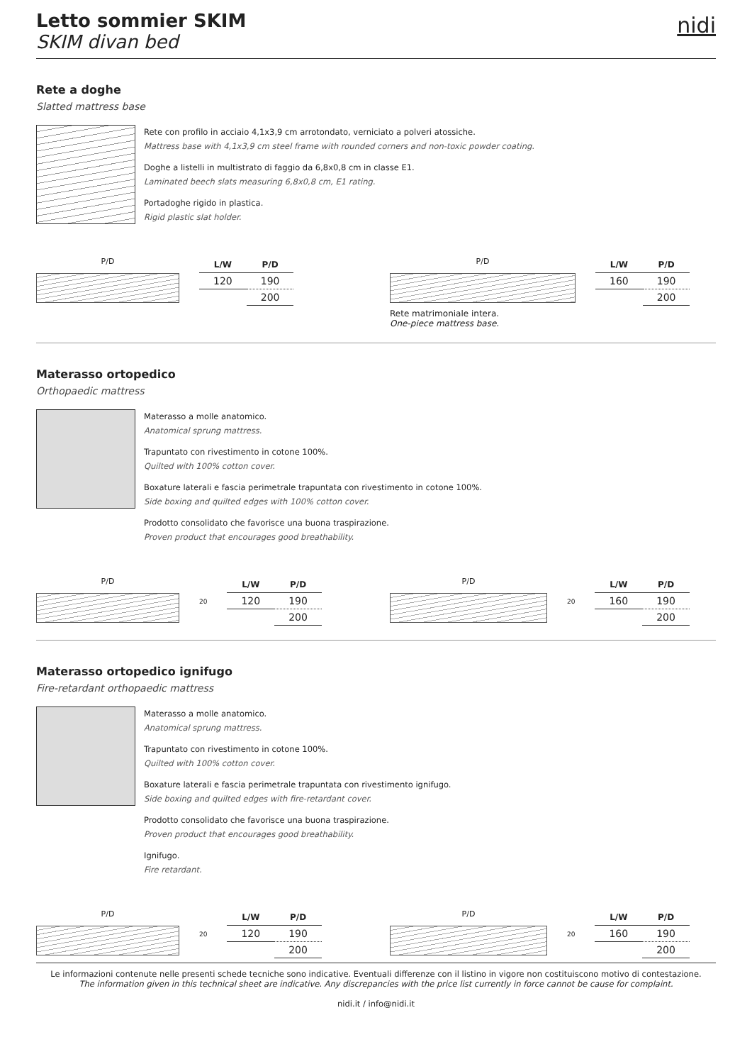Letto sommier SKIM
SKIM divan bed
nidi
Rete a doghe
Slatted mattress base
Rete con profilo in acciaio 4,1x3,9 cm arrotondato, verniciato a polveri atossiche.
Mattress base with 4,1x3,9 cm steel frame with rounded corners and non-toxic powder coating.
Doghe a listelli in multistrato di faggio da 6,8x0,8 cm in classe E1.
Laminated beech slats measuring 6,8x0,8 cm, E1 rating.
Portadoghe rigido in plastica.
Rigid plastic slat holder.
P/D
| L/W | P/D |
| --- | --- |
| 120 | 190 |
| | 200 |
P/D
Rete matrimoniale intera.
One-piece mattress base.
| L/W | P/D |
| --- | --- |
| 160 | 190 |
| | 200 |
Materasso ortopedico
Orthopaedic mattress
Materasso a molle anatomico.
Anatomical sprung mattress.
Trapuntato con rivestimento in cotone 100%.
Quilted with 100% cotton cover.
Boxature laterali e fascia perimetrale trapuntata con rivestimento in cotone 100%.
Side boxing and quilted edges with 100% cotton cover.
Prodotto consolidato che favorisce una buona traspirazione.
Proven product that encourages good breathability.
P/D
20
| L/W | P/D |
| --- | --- |
| 120 | 190 |
| | 200 |
P/D
20
| L/W | P/D |
| --- | --- |
| 160 | 190 |
| | 200 |
Materasso ortopedico ignifugo
Fire-retardant orthopaedic mattress
Materasso a molle anatomico.
Anatomical sprung mattress.
Trapuntato con rivestimento in cotone 100%.
Quilted with 100% cotton cover.
Boxature laterali e fascia perimetrale trapuntata con rivestimento ignifugo.
Side boxing and quilted edges with fire-retardant cover.
Prodotto consolidato che favorisce una buona traspirazione.
Proven product that encourages good breathability.
Ignifugo.
Fire retardant.
P/D
20
| L/W | P/D |
| --- | --- |
| 120 | 190 |
| | 200 |
P/D
20
| L/W | P/D |
| --- | --- |
| 160 | 190 |
| | 200 |
Le informazioni contenute nelle presenti schede tecniche sono indicative. Eventuali differenze con il listino in vigore non costituiscono motivo di contestazione.
The information given in this technical sheet are indicative. Any discrepancies with the price list currently in force cannot be cause for complaint.
nidi.it / info@nidi.it